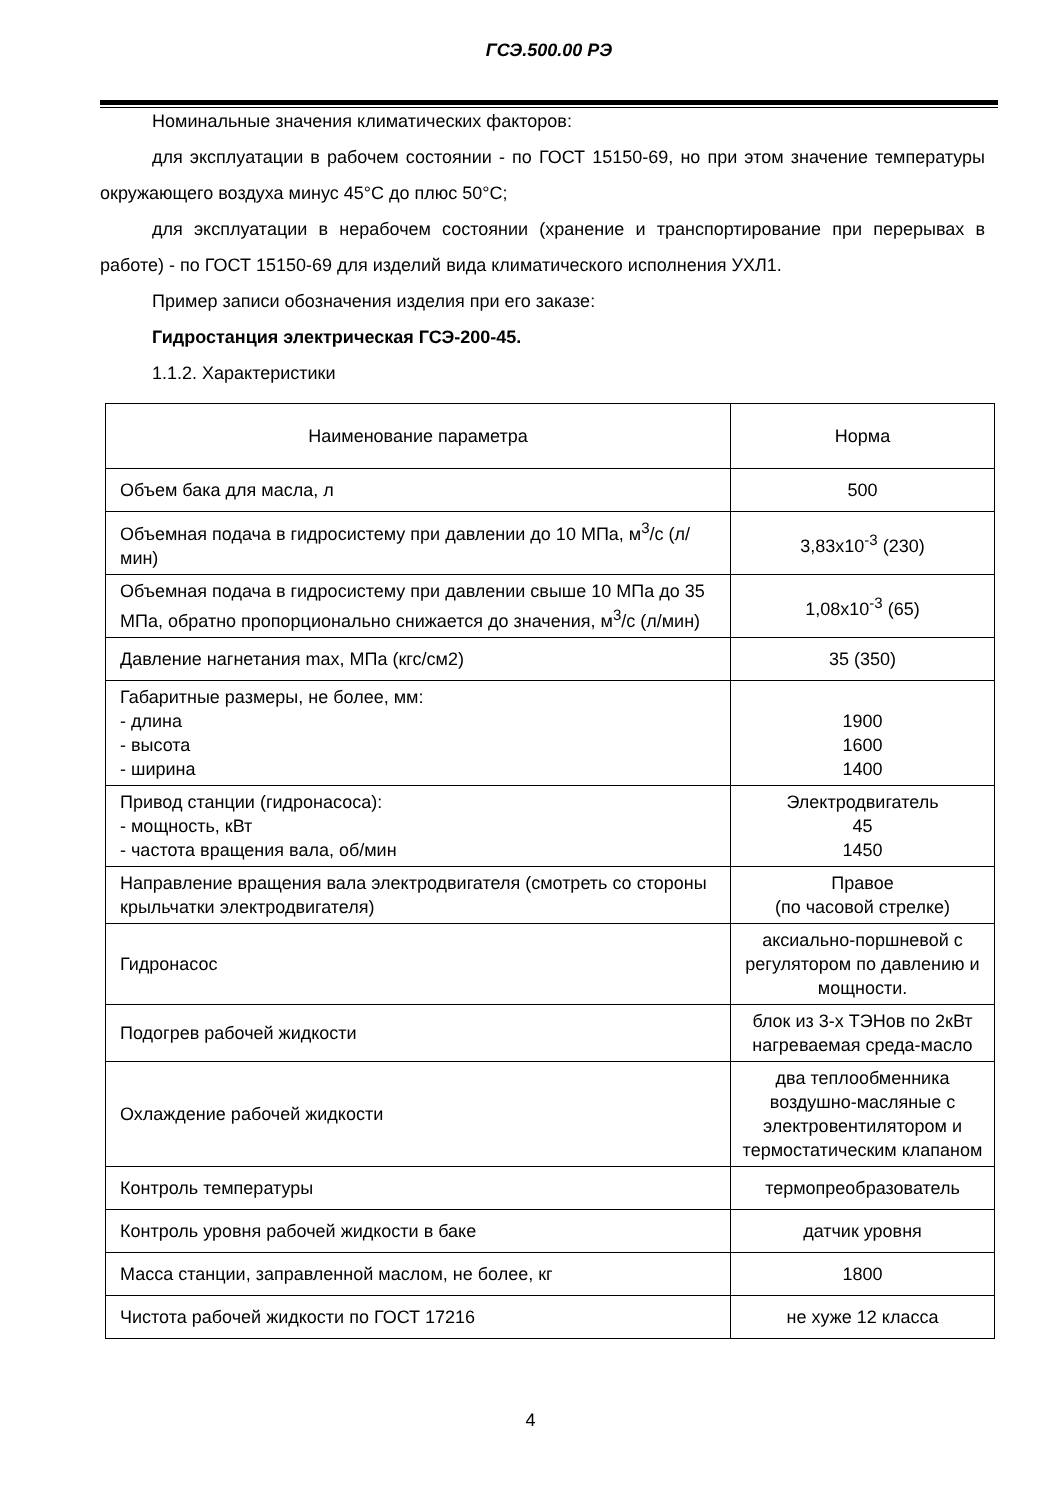ГСЭ.500.00 РЭ
Номинальные значения климатических факторов:
для эксплуатации в рабочем состоянии - по ГОСТ 15150-69, но при этом значение температуры окружающего воздуха минус 45°С до плюс 50°С;
для эксплуатации в нерабочем состоянии (хранение и транспортирование при перерывах в работе) - по ГОСТ 15150-69 для изделий вида климатического исполнения УХЛ1.
Пример записи обозначения изделия при его заказе:
Гидростанция электрическая ГСЭ-200-45.
1.1.2. Характеристики
| Наименование параметра | Норма |
| Объем бака для масла, л | 500 |
| Объемная подача в гидросистему при давлении до 10 МПа, м<sup>3</sup>/с (л/мин) | 3,83x10<sup>-3</sup> (230) |
| Объемная подача в гидросистему при давлении свыше 10 МПа до 35 МПа, обратно пропорционально снижается до значения, м<sup>3</sup>/с (л/мин) | 1,08x10<sup>-3</sup> (65) |
| Давление нагнетания max, МПа (кгс/см2) | 35 (350) |
| Габаритные размеры, не более, мм: - длина - высота - ширина | 1900 1600 1400 |
| Привод станции (гидронасоса): - мощность, кВт - частота вращения вала, об/мин | Электродвигатель 45 1450 |
| Направление вращения вала электродвигателя (смотреть со стороны крыльчатки электродвигателя) | Правое (по часовой стрелке) |
| Гидронасос | аксиально-поршневой с регулятором по давлению и мощности. |
| Подогрев рабочей жидкости | блок из 3-х ТЭНов по 2кВт нагреваемая среда-масло |
| Охлаждение рабочей жидкости | два теплообменника воздушно-масляные с электровентилятором и термостатическим клапаном |
| Контроль температуры | термопреобразователь |
| Контроль уровня рабочей жидкости в баке | датчик уровня |
| Масса станции, заправленной маслом, не более, кг | 1800 |
| Чистота рабочей жидкости по ГОСТ 17216 | не хуже 12 класса |
4